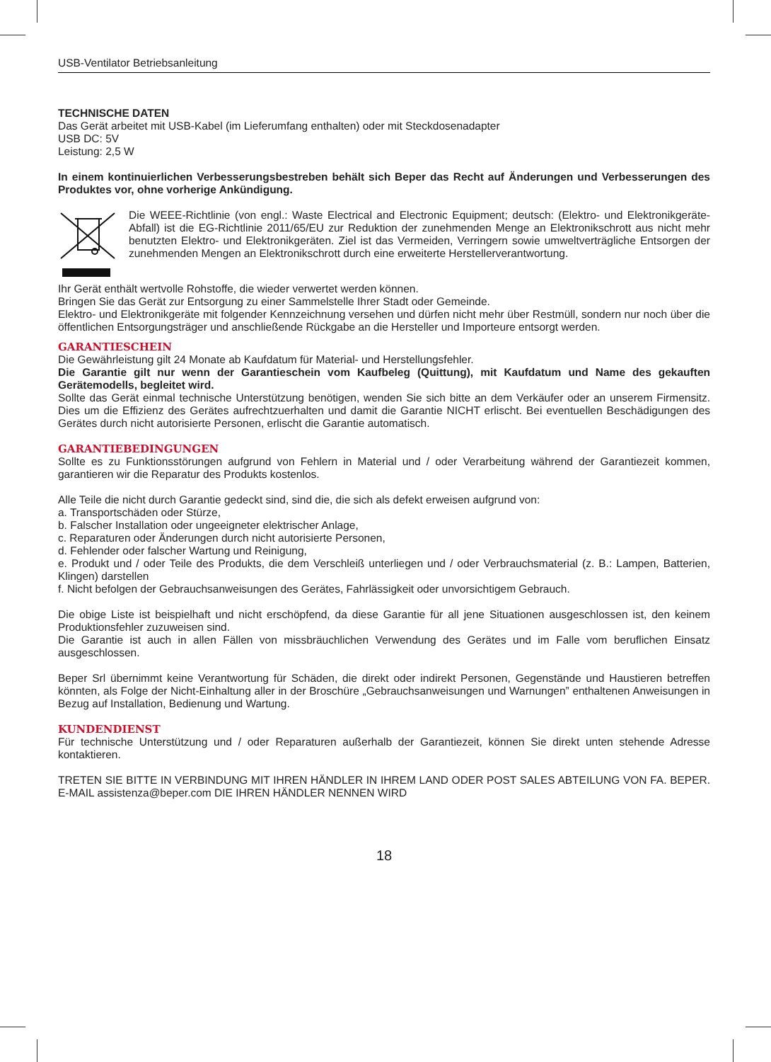USB-Ventilator Betriebsanleitung
TECHNISCHE DATEN
Das Gerät arbeitet mit USB-Kabel (im Lieferumfang enthalten) oder mit Steckdosenadapter
USB DC: 5V
Leistung: 2,5 W
In einem kontinuierlichen Verbesserungsbestreben behält sich Beper das Recht auf Änderungen und Verbesserungen des Produktes vor, ohne vorherige Ankündigung.
Die WEEE-Richtlinie (von engl.: Waste Electrical and Electronic Equipment; deutsch: (Elektro- und Elektronikgeräte-Abfall) ist die EG-Richtlinie 2011/65/EU zur Reduktion der zunehmenden Menge an Elektronikschrott aus nicht mehr benutzten Elektro- und Elektronikgeräten. Ziel ist das Vermeiden, Verringern sowie umweltverträgliche Entsorgen der zunehmenden Mengen an Elektronikschrott durch eine erweiterte Herstellerverantwortung.
Ihr Gerät enthält wertvolle Rohstoffe, die wieder verwertet werden können.
Bringen Sie das Gerät zur Entsorgung zu einer Sammelstelle Ihrer Stadt oder Gemeinde.
Elektro- und Elektronikgeräte mit folgender Kennzeichnung versehen und dürfen nicht mehr über Restmüll, sondern nur noch über die öffentlichen Entsorgungsträger und anschließende Rückgabe an die Hersteller und Importeure entsorgt werden.
GARANTIESCHEIN
Die Gewährleistung gilt 24 Monate ab Kaufdatum für Material- und Herstellungsfehler.
Die Garantie gilt nur wenn der Garantieschein vom Kaufbeleg (Quittung), mit Kaufdatum und Name des gekauften Gerätemodells, begleitet wird.
Sollte das Gerät einmal technische Unterstützung benötigen, wenden Sie sich bitte an dem Verkäufer oder an unserem Firmensitz. Dies um die Effizienz des Gerätes aufrechtzuerhalten und damit die Garantie NICHT erlischt. Bei eventuellen Beschädigungen des Gerätes durch nicht autorisierte Personen, erlischt die Garantie automatisch.
GARANTIEBEDINGUNGEN
Sollte es zu Funktionsstörungen aufgrund von Fehlern in Material und / oder Verarbeitung während der Garantiezeit kommen, garantieren wir die Reparatur des Produkts kostenlos.
Alle Teile die nicht durch Garantie gedeckt sind, sind die, die sich als defekt erweisen aufgrund von:
a. Transportschäden oder Stürze,
b. Falscher Installation oder ungeeigneter elektrischer Anlage,
c. Reparaturen oder Änderungen durch nicht autorisierte Personen,
d. Fehlender oder falscher Wartung und Reinigung,
e. Produkt und / oder Teile des Produkts, die dem Verschleiß unterliegen und / oder Verbrauchsmaterial (z. B.: Lampen, Batterien, Klingen) darstellen
f. Nicht befolgen der Gebrauchsanweisungen des Gerätes, Fahrlässigkeit oder unvorsichtigem Gebrauch.
Die obige Liste ist beispielhaft und nicht erschöpfend, da diese Garantie für all jene Situationen ausgeschlossen ist, den keinem Produktionsfehler zuzuweisen sind.
Die Garantie ist auch in allen Fällen von missbräuchlichen Verwendung des Gerätes und im Falle vom beruflichen Einsatz ausgeschlossen.
Beper Srl übernimmt keine Verantwortung für Schäden, die direkt oder indirekt Personen, Gegenstände und Haustieren betreffen könnten, als Folge der Nicht-Einhaltung aller in der Broschüre „Gebrauchsanweisungen und Warnungen” enthaltenen Anweisungen in Bezug auf Installation, Bedienung und Wartung.
KUNDENDIENST
Für technische Unterstützung und / oder Reparaturen außerhalb der Garantiezeit, können Sie direkt unten stehende Adresse kontaktieren.
TRETEN SIE BITTE IN VERBINDUNG MIT IHREN HÄNDLER IN IHREM LAND ODER POST SALES ABTEILUNG VON FA. BEPER. E-MAIL assistenza@beper.com DIE IHREN HÄNDLER NENNEN WIRD
18